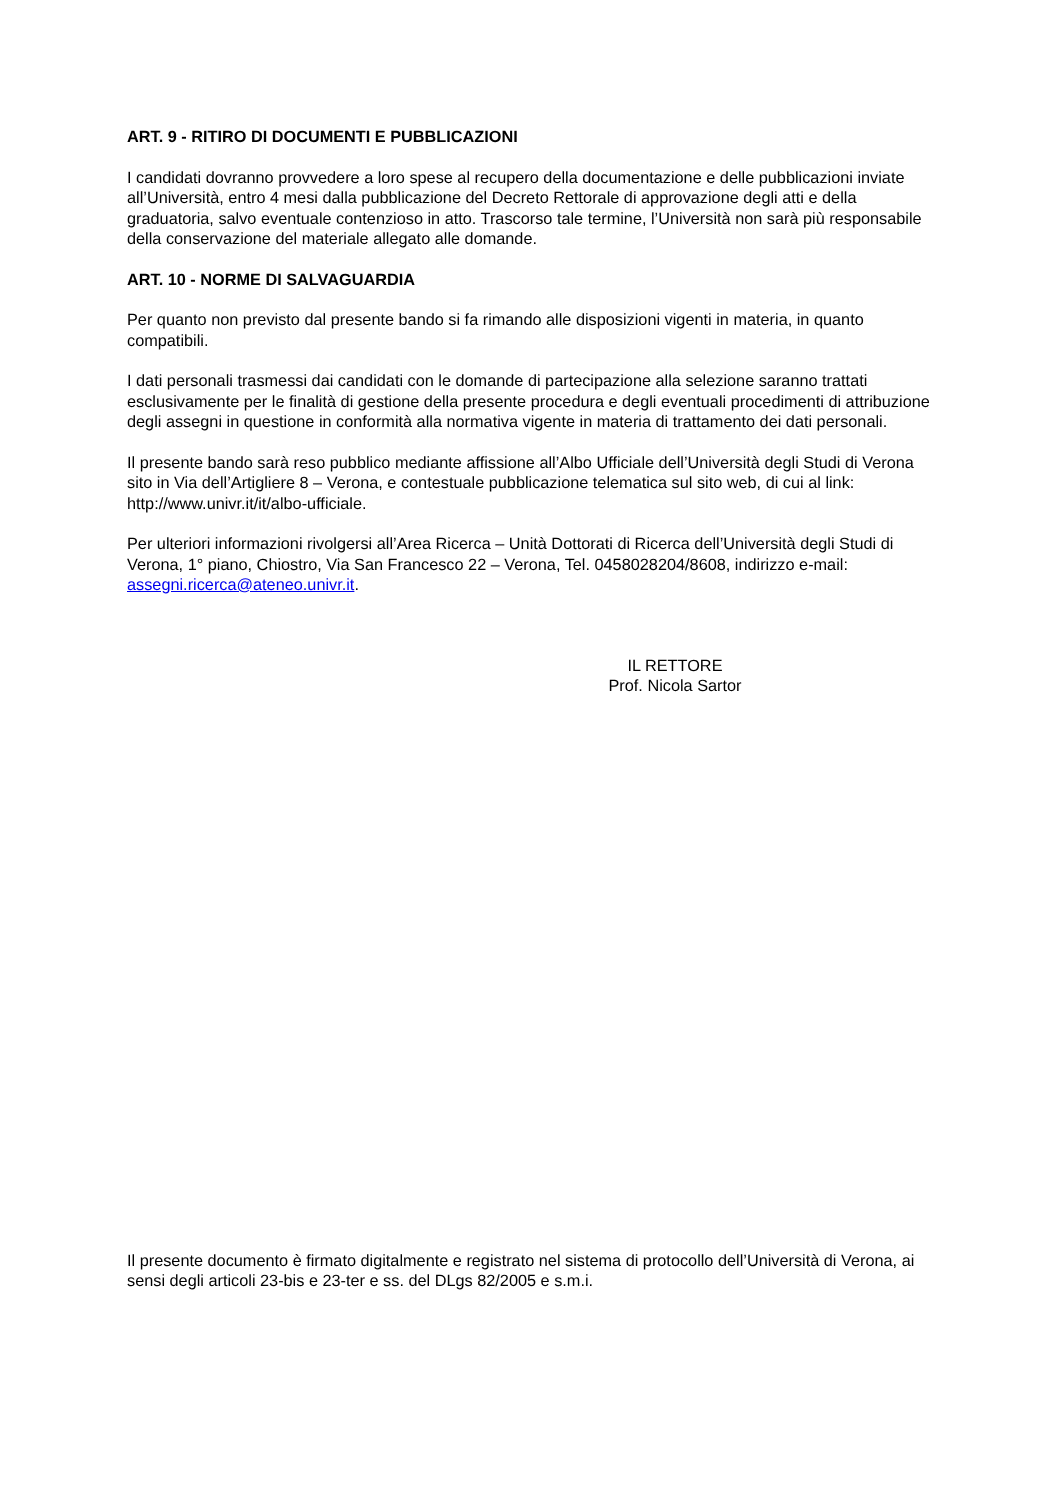ART. 9 - RITIRO DI DOCUMENTI E PUBBLICAZIONI
I candidati dovranno provvedere a loro spese al recupero della documentazione e delle pubblicazioni inviate all’Università, entro 4 mesi dalla pubblicazione del Decreto Rettorale di approvazione degli atti e della graduatoria, salvo eventuale contenzioso in atto. Trascorso tale termine, l’Università non sarà più responsabile della conservazione del materiale allegato alle domande.
ART. 10 - NORME DI SALVAGUARDIA
Per quanto non previsto dal presente bando si fa rimando alle disposizioni vigenti in materia, in quanto compatibili.
I dati personali trasmessi dai candidati con le domande di partecipazione alla selezione saranno trattati esclusivamente per le finalità di gestione della presente procedura e degli eventuali procedimenti di attribuzione degli assegni in questione in conformità alla normativa vigente in materia di trattamento dei dati personali.
Il presente bando sarà reso pubblico mediante affissione all’Albo Ufficiale dell’Università degli Studi di Verona sito in Via dell’Artigliere 8 – Verona, e contestuale pubblicazione telematica sul sito web, di cui al link: http://www.univr.it/it/albo-ufficiale.
Per ulteriori informazioni rivolgersi all’Area Ricerca – Unità Dottorati di Ricerca dell’Università degli Studi di Verona, 1° piano, Chiostro, Via San Francesco 22 – Verona, Tel. 0458028204/8608, indirizzo e-mail: assegni.ricerca@ateneo.univr.it.
IL RETTORE
Prof. Nicola Sartor
Il presente documento è firmato digitalmente e registrato nel sistema di protocollo dell’Università di Verona, ai sensi degli articoli 23-bis e 23-ter e ss. del DLgs 82/2005 e s.m.i.